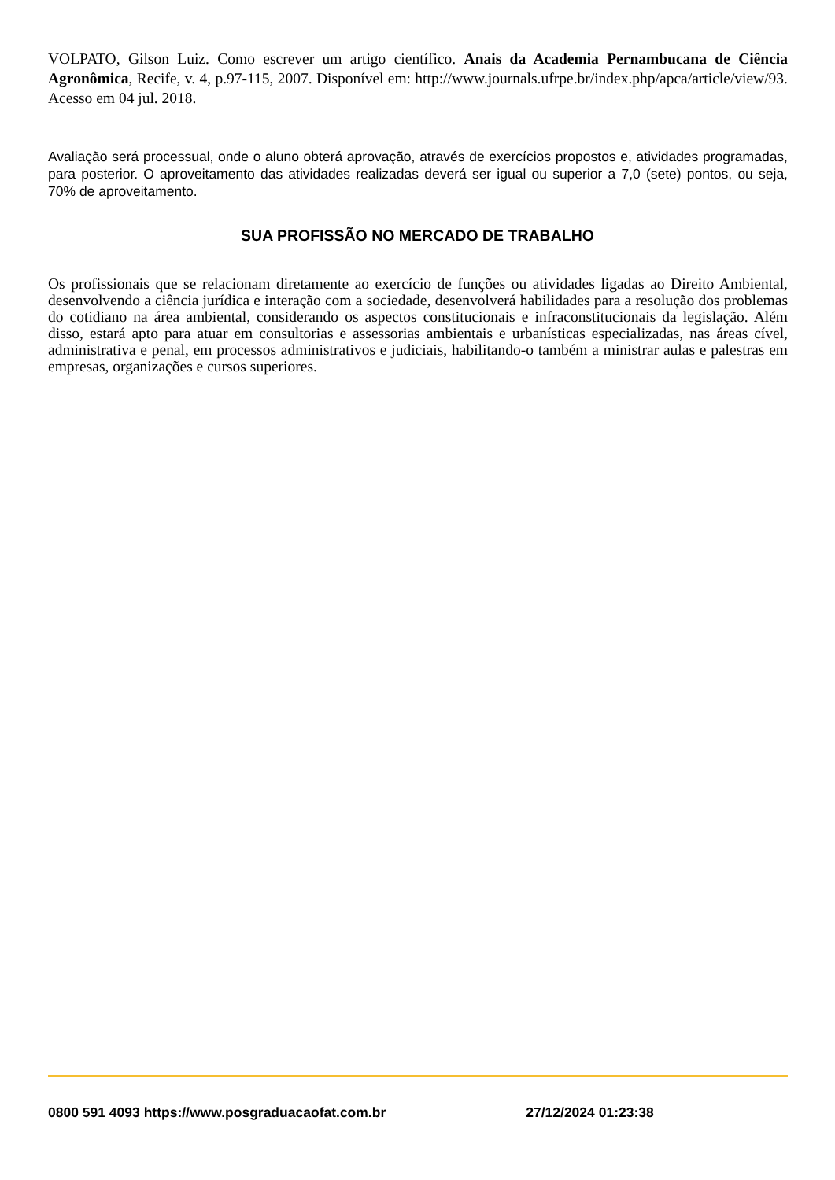VOLPATO, Gilson Luiz. Como escrever um artigo científico. Anais da Academia Pernambucana de Ciência Agronômica, Recife, v. 4, p.97-115, 2007. Disponível em: http://www.journals.ufrpe.br/index.php/apca/article/view/93. Acesso em 04 jul. 2018.
Avaliação será processual, onde o aluno obterá aprovação, através de exercícios propostos e, atividades programadas, para posterior. O aproveitamento das atividades realizadas deverá ser igual ou superior a 7,0 (sete) pontos, ou seja, 70% de aproveitamento.
SUA PROFISSÃO NO MERCADO DE TRABALHO
Os profissionais que se relacionam diretamente ao exercício de funções ou atividades ligadas ao Direito Ambiental, desenvolvendo a ciência jurídica e interação com a sociedade, desenvolverá habilidades para a resolução dos problemas do cotidiano na área ambiental, considerando os aspectos constitucionais e infraconstitucionais da legislação. Além disso, estará apto para atuar em consultorias e assessorias ambientais e urbanísticas especializadas, nas áreas cível, administrativa e penal, em processos administrativos e judiciais, habilitando-o também a ministrar aulas e palestras em empresas, organizações e cursos superiores.
0800 591 4093 https://www.posgraduacaofat.com.br 27/12/2024 01:23:38